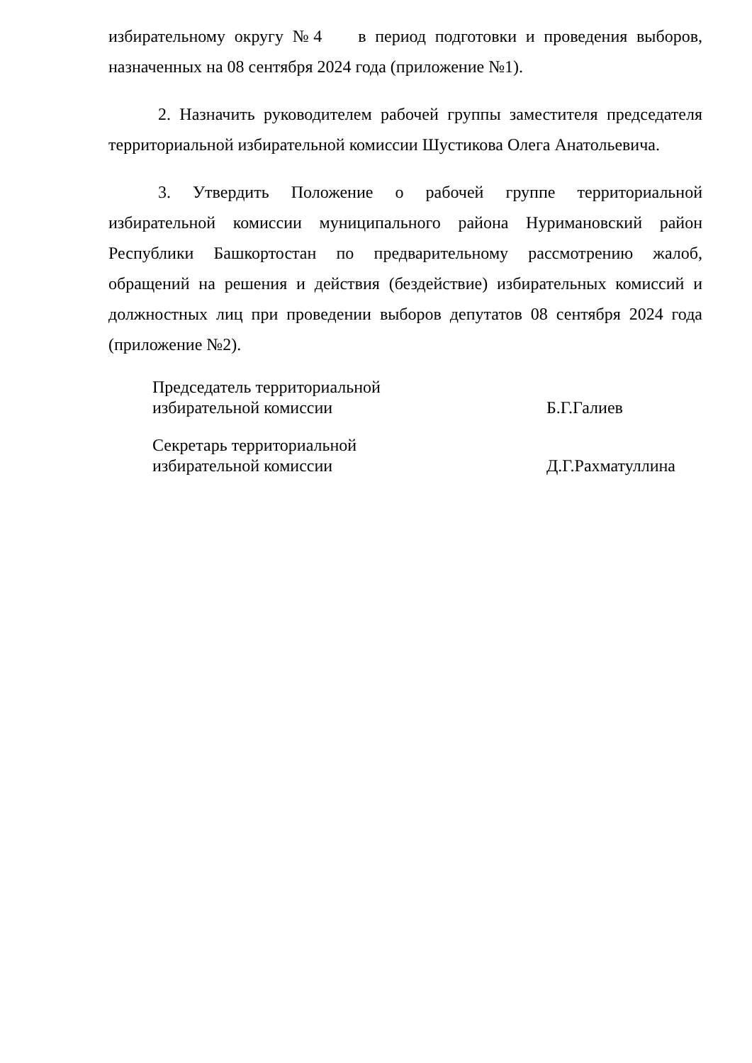избирательному округу №4 в период подготовки и проведения выборов, назначенных на 08 сентября 2024 года (приложение №1).
2. Назначить руководителем рабочей группы заместителя председателя территориальной избирательной комиссии Шустикова Олега Анатольевича.
3. Утвердить Положение о рабочей группе территориальной избирательной комиссии муниципального района Нуримановский район Республики Башкортостан по предварительному рассмотрению жалоб, обращений на решения и действия (бездействие) избирательных комиссий и должностных лиц при проведении выборов депутатов 08 сентября 2024 года (приложение №2).
Председатель территориальной
избирательной комиссии
Б.Г.Галиев
Секретарь территориальной
избирательной комиссии
Д.Г.Рахматуллина